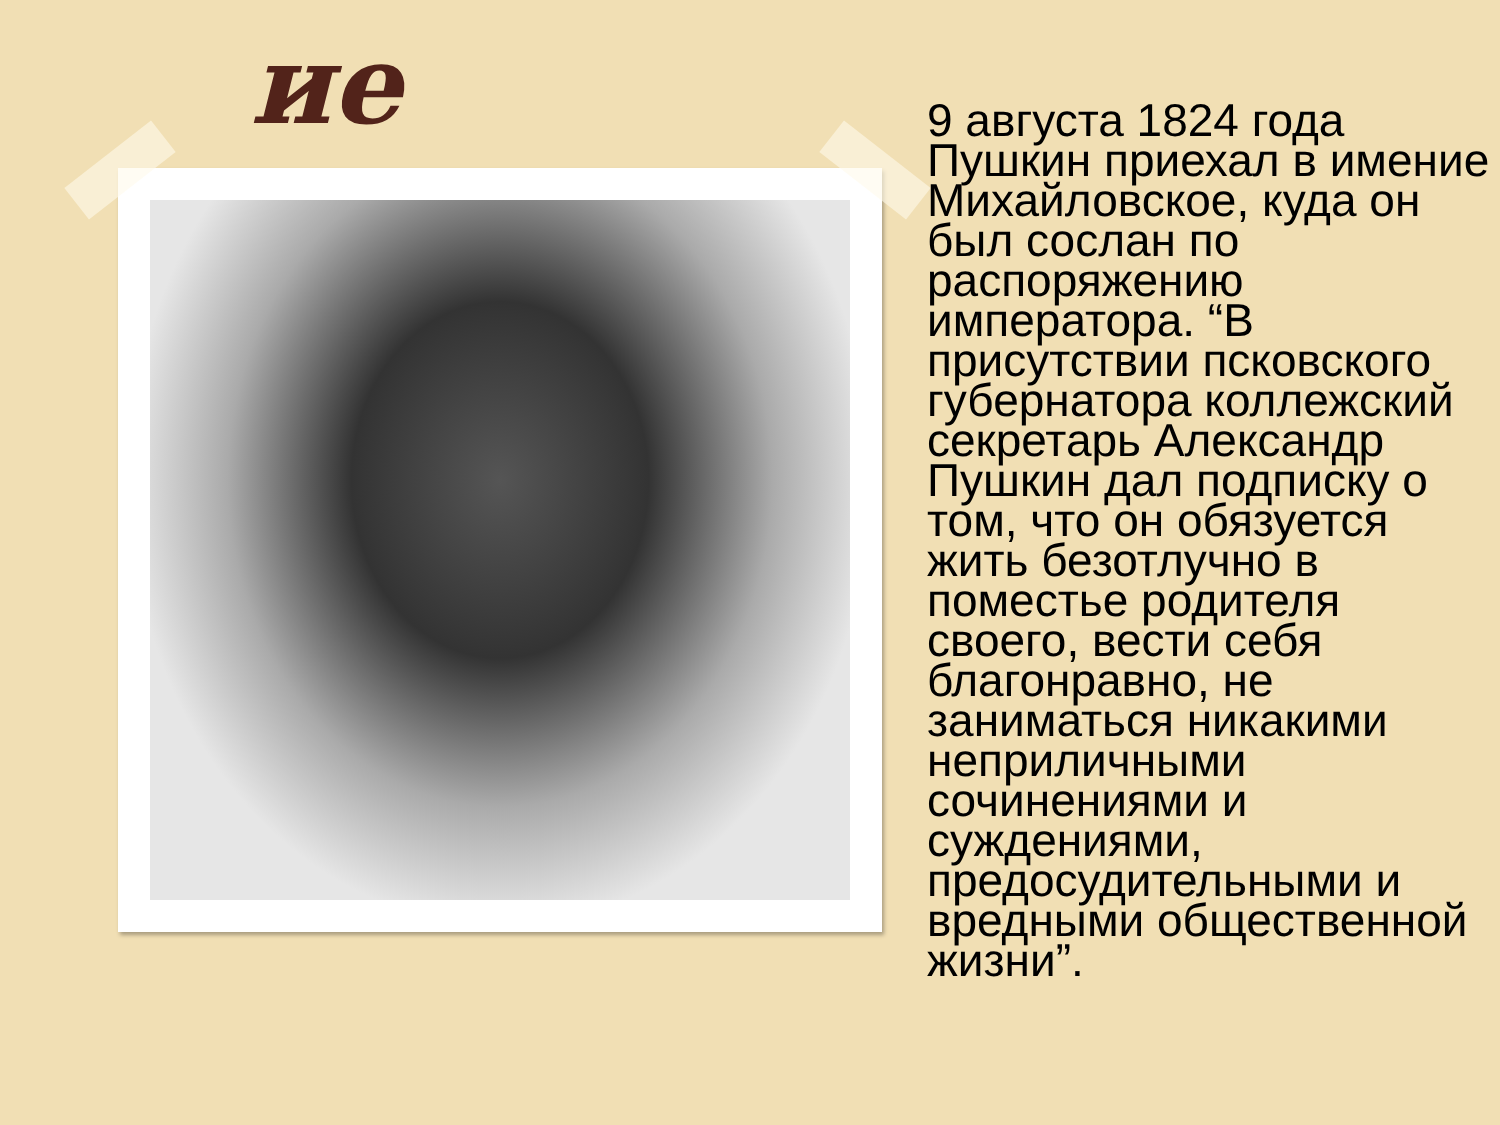ие
9 августа 1824 года Пушкин приехал в имение Михайловское, куда он был сослан по распоряжению императора. “В присутствии псковского губернатора коллежский секретарь Александр Пушкин дал подписку о том, что он обязуется жить безотлучно в поместье родителя своего, вести себя благонравно, не заниматься никакими неприличными сочинениями и суждениями, предосудительными и вредными общественной жизни”.